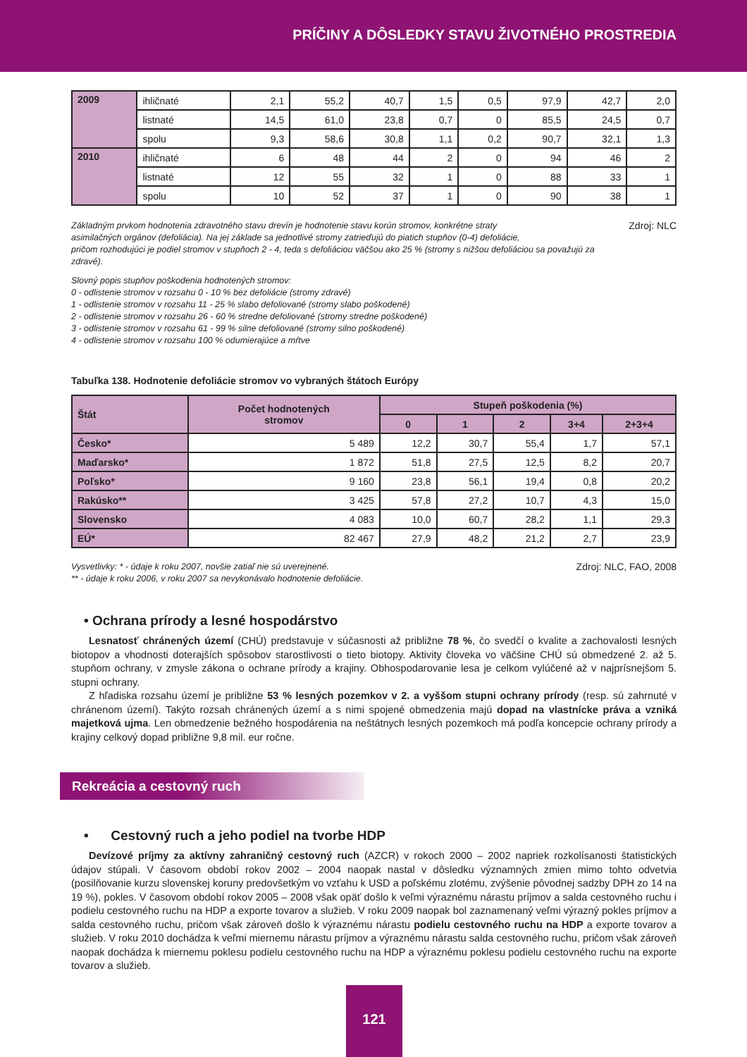PRÍČINY A DÔSLEDKY STAVU ŽIVOTNÉHO PROSTREDIA
| 2009 | ihličnaté | 2,1 | 55,2 | 40,7 | 1,5 | 0,5 | 97,9 | 42,7 | 2,0 |
| | listnaté | 14,5 | 61,0 | 23,8 | 0,7 | 0 | 85,5 | 24,5 | 0,7 |
| | spolu | 9,3 | 58,6 | 30,8 | 1,1 | 0,2 | 90,7 | 32,1 | 1,3 |
| 2010 | ihličnaté | 6 | 48 | 44 | 2 | 0 | 94 | 46 | 2 |
| | listnaté | 12 | 55 | 32 | 1 | 0 | 88 | 33 | 1 |
| | spolu | 10 | 52 | 37 | 1 | 0 | 90 | 38 | 1 |
Základným prvkom hodnotenia zdravotného stavu drevín je hodnotenie stavu korún stromov, konkrétne straty
asimilačných orgánov (defoliácia). Na jej základe sa jednotlivé stromy zatrieďujú do piatich stupňov (0-4) defoliácie,
pričom rozhodujúci je podiel stromov v stupňoch 2 - 4, teda s defoliáciou väčšou ako 25 % (stromy s nižšou defoliáciou sa považujú za zdravé).
Zdroj: NLC
Slovný popis stupňov poškodenia hodnotených stromov:
0 - odlistenie stromov v rozsahu 0 - 10 % bez defoliácie (stromy zdravé)
1 - odlistenie stromov v rozsahu 11 - 25 % slabo defoliované (stromy slabo poškodené)
2 - odlistenie stromov v rozsahu 26 - 60 % stredne defoliované (stromy stredne poškodené)
3 - odlistenie stromov v rozsahu 61 - 99 % silne defoliované (stromy silno poškodené)
4 - odlistenie stromov v rozsahu 100 % odumierajúce a mŕtve
Tabuľka 138. Hodnotenie defoliácie stromov vo vybraných štátoch Európy
| Štát | Počet hodnotených stromov | Stupeň poškodenia (%) | | | | |
| --- | --- | --- | --- | --- | --- | --- |
| | | 0 | 1 | 2 | 3+4 | 2+3+4 |
| Česko* | 5 489 | 12,2 | 30,7 | 55,4 | 1,7 | 57,1 |
| Maďarsko* | 1 872 | 51,8 | 27,5 | 12,5 | 8,2 | 20,7 |
| Poľsko* | 9 160 | 23,8 | 56,1 | 19,4 | 0,8 | 20,2 |
| Rakúsko** | 3 425 | 57,8 | 27,2 | 10,7 | 4,3 | 15,0 |
| Slovensko | 4 083 | 10,0 | 60,7 | 28,2 | 1,1 | 29,3 |
| EÚ* | 82 467 | 27,9 | 48,2 | 21,2 | 2,7 | 23,9 |
Vysvetlivky: * - údaje k roku 2007, novšie zatiaľ nie sú uverejnené.
** - údaje k roku 2006, v roku 2007 sa nevykonávalo hodnotenie defoliácie.
Zdroj: NLC, FAO, 2008
• Ochrana prírody a lesné hospodárstvo
Lesnatosť chránených území (CHÚ) predstavuje v súčasnosti až približne 78 %, čo svedčí o kvalite a zachovalosti lesných biotopov a vhodnosti doterajších spôsobov starostlivosti o tieto biotopy. Aktivity človeka vo väčšine CHÚ sú obmedzené 2. až 5. stupňom ochrany, v zmysle zákona o ochrane prírody a krajiny. Obhospodarovanie lesa je celkom vylúčené až v najprísnejšom 5. stupni ochrany.
Z hľadiska rozsahu území je približne 53 % lesných pozemkov v 2. a vyššom stupni ochrany prírody (resp. sú zahrnuté v chránenom území). Takýto rozsah chránených území a s nimi spojené obmedzenia majú dopad na vlastnícke práva a vzniká majetková ujma. Len obmedzenie bežného hospodárenia na neštátnych lesných pozemkoch má podľa koncepcie ochrany prírody a krajiny celkový dopad približne 9,8 mil. eur ročne.
Rekreácia a cestovný ruch
• Cestovný ruch a jeho podiel na tvorbe HDP
Devízové príjmy za aktívny zahraničný cestovný ruch (AZCR) v rokoch 2000 – 2002 napriek rozkolísanosti štatistických údajov stúpali. V časovom období rokov 2002 – 2004 naopak nastal v dôsledku významných zmien mimo tohto odvetvia (posilňovanie kurzu slovenskej koruny predovšetkým vo vzťahu k USD a poľskému zlotému, zvýšenie pôvodnej sadzby DPH zo 14 na 19 %), pokles. V časovom období rokov 2005 – 2008 však opäť došlo k veľmi výraznému nárastu príjmov a salda cestovného ruchu i podielu cestovného ruchu na HDP a exporte tovarov a služieb. V roku 2009 naopak bol zaznamenaný veľmi výrazný pokles príjmov a salda cestovného ruchu, pričom však zároveň došlo k výraznému nárastu podielu cestovného ruchu na HDP a exporte tovarov a služieb. V roku 2010 dochádza k veľmi miernemu nárastu príjmov a výraznému nárastu salda cestovného ruchu, pričom však zároveň naopak dochádza k miernemu poklesu podielu cestovného ruchu na HDP a výraznému poklesu podielu cestovného ruchu na exporte tovarov a služieb.
121